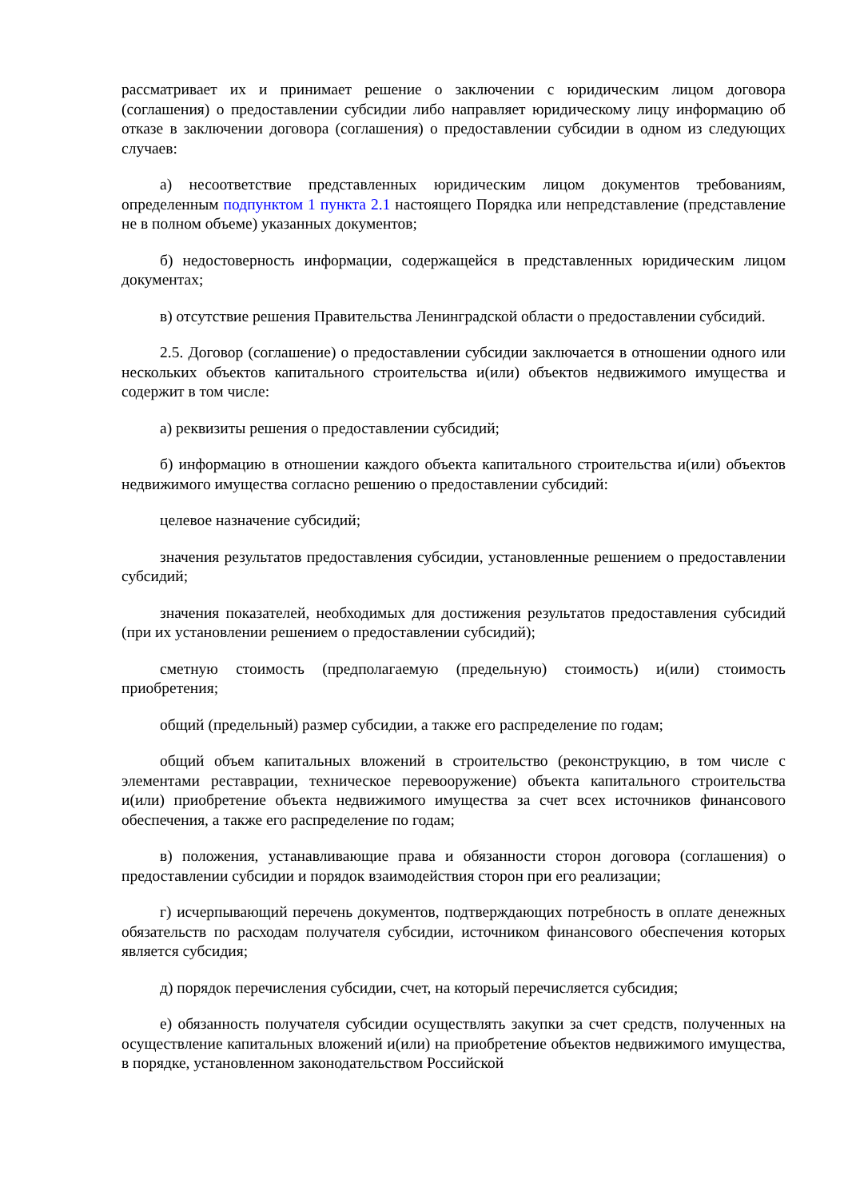рассматривает их и принимает решение о заключении с юридическим лицом договора (соглашения) о предоставлении субсидии либо направляет юридическому лицу информацию об отказе в заключении договора (соглашения) о предоставлении субсидии в одном из следующих случаев:
а) несоответствие представленных юридическим лицом документов требованиям, определенным подпунктом 1 пункта 2.1 настоящего Порядка или непредставление (представление не в полном объеме) указанных документов;
б) недостоверность информации, содержащейся в представленных юридическим лицом документах;
в) отсутствие решения Правительства Ленинградской области о предоставлении субсидий.
2.5. Договор (соглашение) о предоставлении субсидии заключается в отношении одного или нескольких объектов капитального строительства и(или) объектов недвижимого имущества и содержит в том числе:
а) реквизиты решения о предоставлении субсидий;
б) информацию в отношении каждого объекта капитального строительства и(или) объектов недвижимого имущества согласно решению о предоставлении субсидий:
целевое назначение субсидий;
значения результатов предоставления субсидии, установленные решением о предоставлении субсидий;
значения показателей, необходимых для достижения результатов предоставления субсидий (при их установлении решением о предоставлении субсидий);
сметную стоимость (предполагаемую (предельную) стоимость) и(или) стоимость приобретения;
общий (предельный) размер субсидии, а также его распределение по годам;
общий объем капитальных вложений в строительство (реконструкцию, в том числе с элементами реставрации, техническое перевооружение) объекта капитального строительства и(или) приобретение объекта недвижимого имущества за счет всех источников финансового обеспечения, а также его распределение по годам;
в) положения, устанавливающие права и обязанности сторон договора (соглашения) о предоставлении субсидии и порядок взаимодействия сторон при его реализации;
г) исчерпывающий перечень документов, подтверждающих потребность в оплате денежных обязательств по расходам получателя субсидии, источником финансового обеспечения которых является субсидия;
д) порядок перечисления субсидии, счет, на который перечисляется субсидия;
е) обязанность получателя субсидии осуществлять закупки за счет средств, полученных на осуществление капитальных вложений и(или) на приобретение объектов недвижимого имущества, в порядке, установленном законодательством Российской